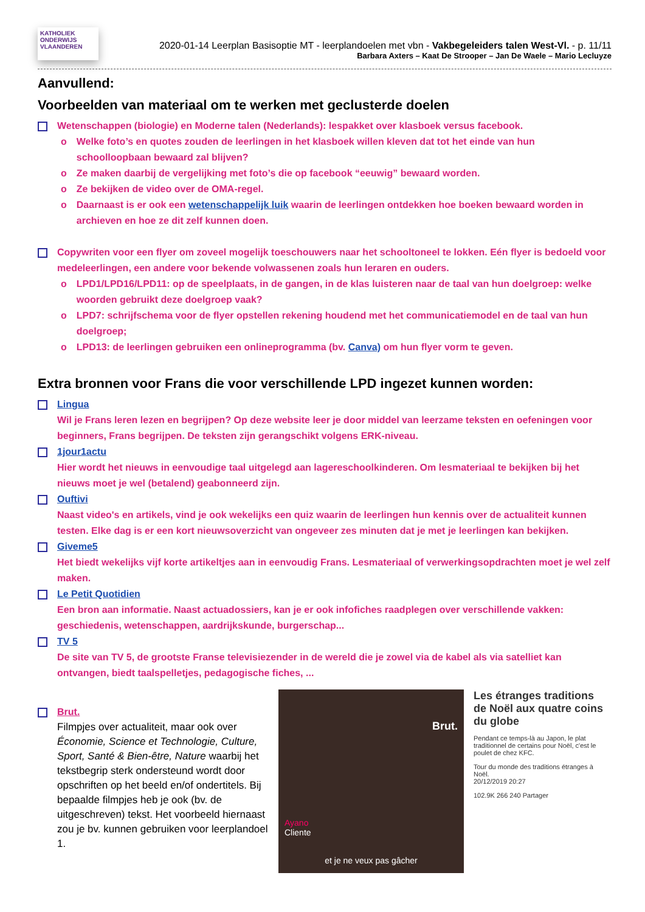KATHOLIEK ONDERWIJS VLAANDEREN
2020-01-14 Leerplan Basisoptie MT - leerplandoelen met vbn - Vakbegeleiders talen West-Vl. - p. 11/11
Barbara Axters – Kaat De Strooper – Jan De Waele – Mario Lecluyze
Aanvullend:
Voorbeelden van materiaal om te werken met geclusterde doelen
Wetenschappen (biologie) en Moderne talen (Nederlands): lespakket over klasboek versus facebook.
o Welke foto’s en quotes zouden de leerlingen in het klasboek willen kleven dat tot het einde van hun schoolloopbaan bewaard zal blijven?
o Ze maken daarbij de vergelijking met foto’s die op facebook “eeuwig” bewaard worden.
o Ze bekijken de video over de OMA-regel.
o Daarnaast is er ook een wetenschappelijk luik waarin de leerlingen ontdekken hoe boeken bewaard worden in archieven en hoe ze dit zelf kunnen doen.
Copywriten voor een flyer om zoveel mogelijk toeschouwers naar het schooltoneel te lokken. Eén flyer is bedoeld voor medeleerlingen, een andere voor bekende volwassenen zoals hun leraren en ouders.
o LPD1/LPD16/LPD11: op de speelplaats, in de gangen, in de klas luisteren naar de taal van hun doelgroep: welke woorden gebruikt deze doelgroep vaak?
o LPD7: schrijfschema voor de flyer opstellen rekening houdend met het communicatiemodel en de taal van hun doelgroep;
o LPD13: de leerlingen gebruiken een onlineprogramma (bv. Canva) om hun flyer vorm te geven.
Extra bronnen voor Frans die voor verschillende LPD ingezet kunnen worden:
Lingua
Wil je Frans leren lezen en begrijpen? Op deze website leer je door middel van leerzame teksten en oefeningen voor beginners, Frans begrijpen. De teksten zijn gerangschikt volgens ERK-niveau.
1jour1actu
Hier wordt het nieuws in eenvoudige taal uitgelegd aan lagereschoolkinderen. Om lesmateriaal te bekijken bij het nieuws moet je wel (betalend) geabonneerd zijn.
Ouftivi
Naast video's en artikels, vind je ook wekelijks een quiz waarin de leerlingen hun kennis over de actualiteit kunnen testen. Elke dag is er een kort nieuwsoverzicht van ongeveer zes minuten dat je met je leerlingen kan bekijken.
Giveme5
Het biedt wekelijks vijf korte artikeltjes aan in eenvoudig Frans. Lesmateriaal of verwerkingsopdrachten moet je wel zelf maken.
Le Petit Quotidien
Een bron aan informatie. Naast actuadossiers, kan je er ook infofiches raadplegen over verschillende vakken: geschiedenis, wetenschappen, aardrijkskunde, burgerschap...
TV 5
De site van TV 5, de grootste Franse televisiezender in de wereld die je zowel via de kabel als via satelliet kan ontvangen, biedt taalspelletjes, pedagogische fiches, ...
Brut.
Filmpjes over actualiteit, maar ook over Économie, Science et Technologie, Culture, Sport, Santé & Bien-être, Nature waarbij het tekstbegrip sterk ondersteund wordt door opschriften op het beeld en/of ondertitels. Bij bepaalde filmpjes heb je ook (bv. de uitgeschreven) tekst. Het voorbeeld hiernaast zou je bv. kunnen gebruiken voor leerplandoel 1.
Brut.
Ayano
Cliente
et je ne veux pas gâcher
Les étranges traditions de Noël aux quatre coins du globe
Pendant ce temps-là au Japon, le plat traditionnel de certains pour Noël, c'est le poulet de chez KFC.
Tour du monde des traditions étranges à Noël.
20/12/2019 20:27
102.9K 266 240 Partager